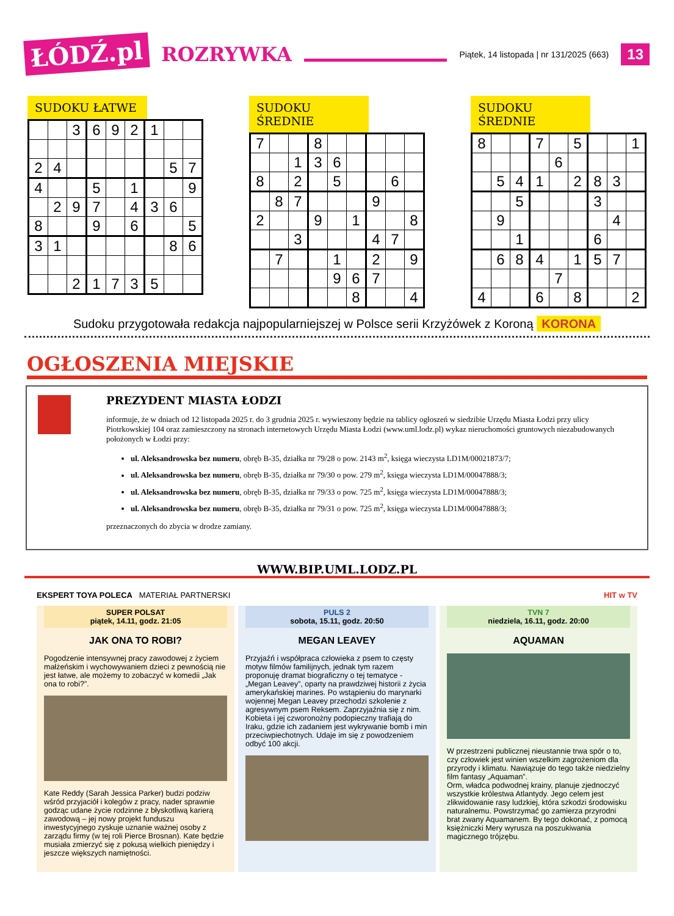ŁÓDŹ.pl
ROZRYWKA
Piątek, 14 listopada | nr 131/2025 (663)
13
SUDOKU ŁATWE
| | | 3 | 6 | 9 | 2 | 1 | | |
| 2 | 4 | | | | | | 5 | 7 |
| 4 | | | 5 | | 1 | | | 9 |
| | 2 | 9 | 7 | | 4 | 3 | 6 | |
| 8 | | | 9 | | 6 | | | 5 |
| 3 | 1 | | | | | | 8 | 6 |
| | | 2 | 1 | 7 | 3 | 5 | | |
SUDOKU ŚREDNIE
| 7 | | | 8 | | | | | |
| | | 1 | 3 | 6 | | | | |
| 8 | | 2 | | 5 | | | 6 | |
| | 8 | 7 | | | | 9 | | |
| 2 | | | 9 | | 1 | | | 8 |
| | | 3 | | | | 4 | 7 | |
| | 7 | | | 1 | | 2 | | 9 |
| | | | | 9 | 6 | 7 | | |
| | | | | | 8 | | | 4 |
SUDOKU ŚREDNIE
| 8 | | | 7 | | 5 | | | 1 |
| | | | | 6 | | | | |
| | 5 | 4 | 1 | | 2 | 8 | 3 | |
| | | 5 | | | | 3 | | |
| | 9 | | | | | | 4 | |
| | | 1 | | | | 6 | | |
| | 6 | 8 | 4 | | 1 | 5 | 7 | |
| | | | | 7 | | | | |
| 4 | | | 6 | | 8 | | | 2 |
Sudoku przygotowała redakcja najpopularniejszej w Polsce serii Krzyżówek z Koroną KORONA
OGŁOSZENIA MIEJSKIE
PREZYDENT MIASTA ŁODZI
informuje, że w dniach od 12 listopada 2025 r. do 3 grudnia 2025 r. wywieszony będzie na tablicy ogłoszeń w siedzibie Urzędu Miasta Łodzi przy ulicy Piotrkowskiej 104 oraz zamieszczony na stronach internetowych Urzędu Miasta Łodzi (www.uml.lodz.pl) wykaz nieruchomości gruntowych niezabudowanych położonych w Łodzi przy:
ul. Aleksandrowska bez numeru, obręb B-35, działka nr 79/28 o pow. 2143 m<sup>2</sup>, księga wieczysta LD1M/00021873/7;
ul. Aleksandrowska bez numeru, obręb B-35, działka nr 79/30 o pow. 279 m<sup>2</sup>, księga wieczysta LD1M/00047888/3;
ul. Aleksandrowska bez numeru, obręb B-35, działka nr 79/33 o pow. 725 m<sup>2</sup>, księga wieczysta LD1M/00047888/3;
ul. Aleksandrowska bez numeru, obręb B-35, działka nr 79/31 o pow. 725 m<sup>2</sup>, księga wieczysta LD1M/00047888/3;
przeznaczonych do zbycia w drodze zamiany.
WWW.BIP.UML.LODZ.PL
EKSPERT TOYA POLECA MATERIAŁ PARTNERSKI HIT w TV
SUPER POLSAT
piątek, 14.11, godz. 21:05
JAK ONA TO ROBI?
Pogodzenie intensywnej pracy zawodowej z życiem małżeńskim i wychowywaniem dzieci z pewnością nie jest łatwe, ale możemy to zobaczyć w komedii „Jak ona to robi?”.
Kate Reddy (Sarah Jessica Parker) budzi podziw wśród przyjaciół i kolegów z pracy, nader sprawnie godząc udane życie rodzinne z błyskotliwą karierą zawodową – jej nowy projekt funduszu inwestycyjnego zyskuje uznanie ważnej osoby z zarządu firmy (w tej roli Pierce Brosnan). Kate będzie musiała zmierzyć się z pokusą wielkich pieniędzy i jeszcze większych namiętności.
PULS 2
sobota, 15.11, godz. 20:50
MEGAN LEAVEY
Przyjaźń i współpraca człowieka z psem to częsty motyw filmów familijnych, jednak tym razem proponuję dramat biograficzny o tej tematyce - „Megan Leavey”, oparty na prawdziwej historii z życia amerykańskiej marines. Po wstąpieniu do marynarki wojennej Megan Leavey przechodzi szkolenie z agresywnym psem Reksem. Zaprzyjaźnia się z nim. Kobieta i jej czworonożny podopieczny trafiają do Iraku, gdzie ich zadaniem jest wykrywanie bomb i min przeciwpiechotnych. Udaje im się z powodzeniem odbyć 100 akcji.
TVN 7
niedziela, 16.11, godz. 20:00
AQUAMAN
W przestrzeni publicznej nieustannie trwa spór o to, czy człowiek jest winien wszelkim zagrożeniom dla przyrody i klimatu. Nawiązuje do tego także niedzielny film fantasy „Aquaman”.
Orm, władca podwodnej krainy, planuje zjednoczyć wszystkie królestwa Atlantydy. Jego celem jest zlikwidowanie rasy ludzkiej, która szkodzi środowisku naturalnemu. Powstrzymać go zamierza przyrodni brat zwany Aquamanem. By tego dokonać, z pomocą księżniczki Mery wyrusza na poszukiwania magicznego trójzębu.